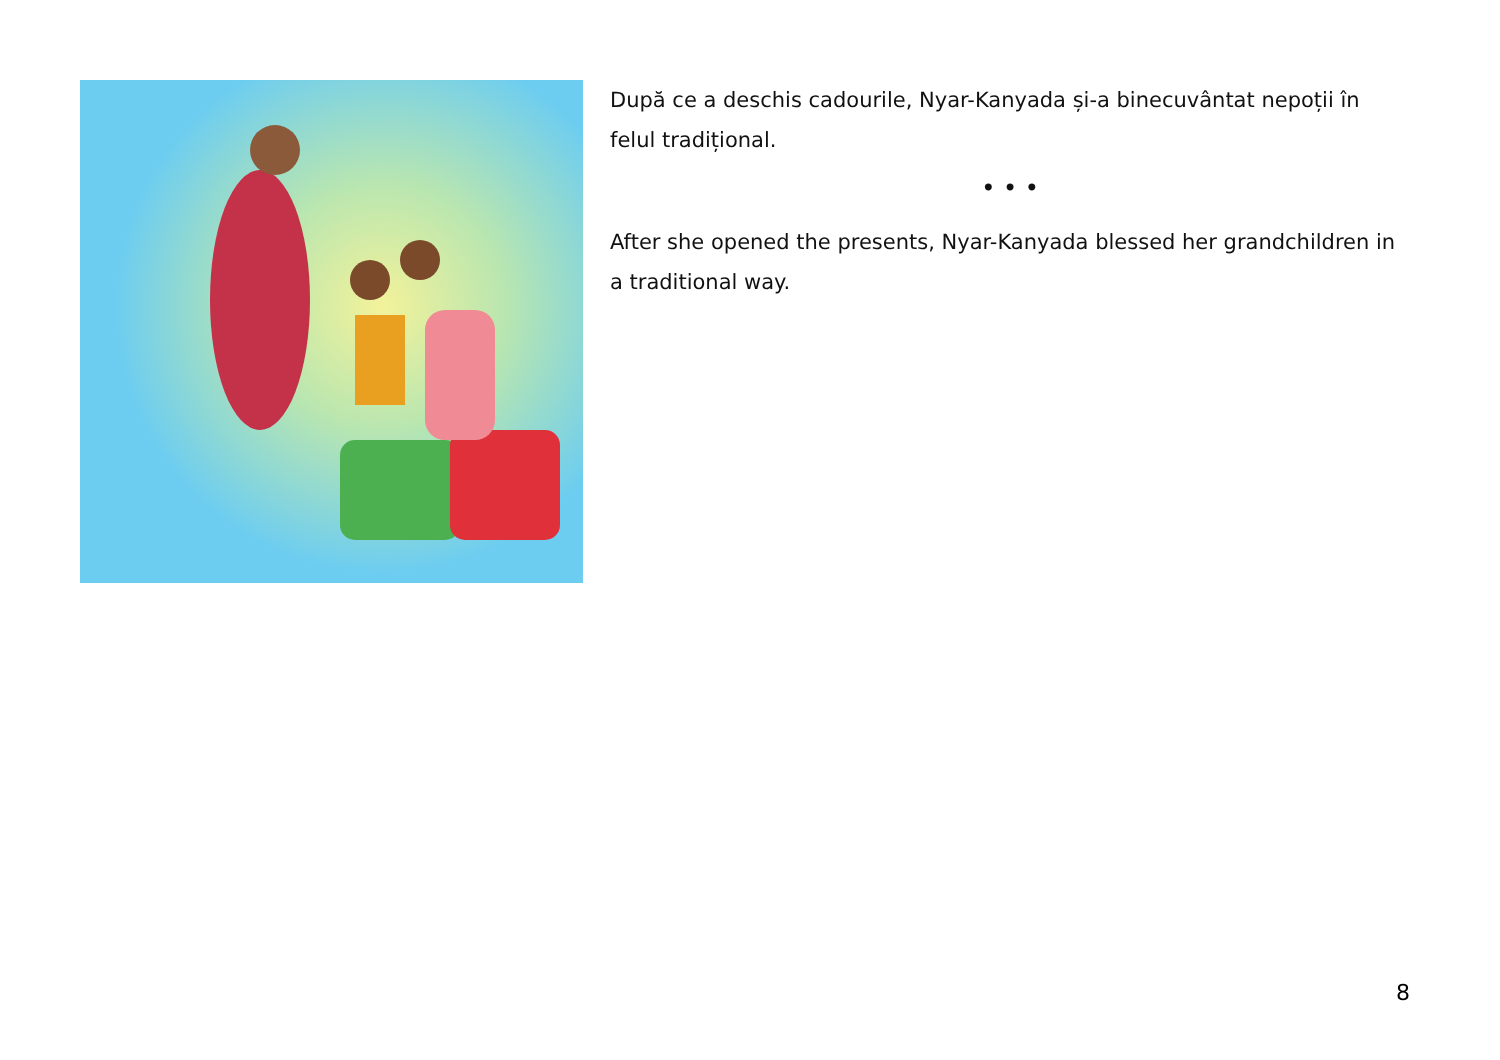După ce a deschis cadourile, Nyar-Kanyada și-a binecuvântat nepoții în felul tradițional.
• • •
After she opened the presents, Nyar-Kanyada blessed her grandchildren in a traditional way.
8